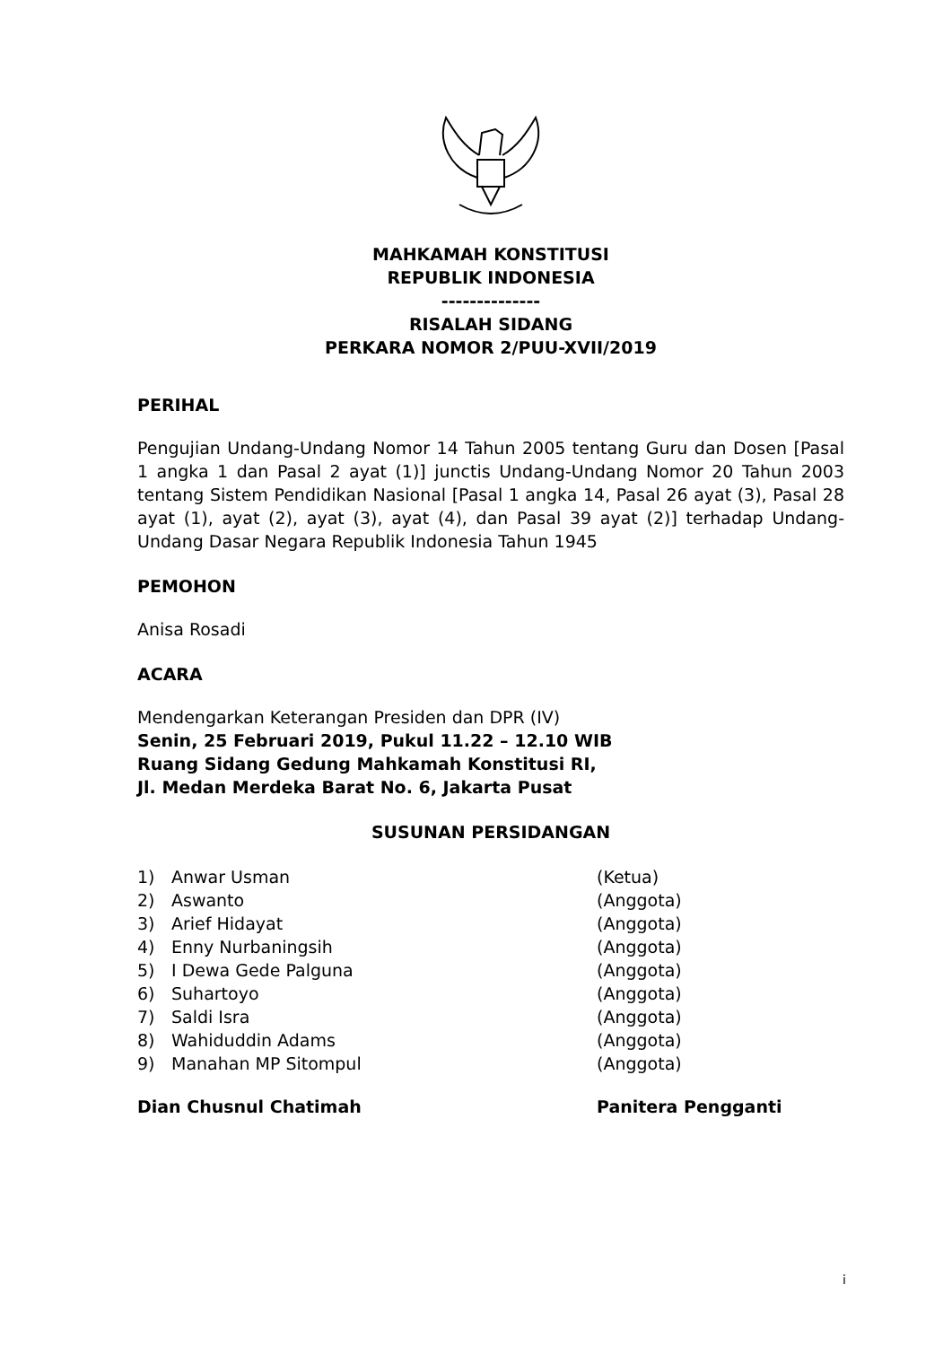MAHKAMAH KONSTITUSI
REPUBLIK INDONESIA
--------------
RISALAH SIDANG
PERKARA NOMOR 2/PUU-XVII/2019
PERIHAL
Pengujian Undang-Undang Nomor 14 Tahun 2005 tentang Guru dan Dosen [Pasal 1 angka 1 dan Pasal 2 ayat (1)] junctis Undang-Undang Nomor 20 Tahun 2003 tentang Sistem Pendidikan Nasional [Pasal 1 angka 14, Pasal 26 ayat (3), Pasal 28 ayat (1), ayat (2), ayat (3), ayat (4), dan Pasal 39 ayat (2)] terhadap Undang-Undang Dasar Negara Republik Indonesia Tahun 1945
PEMOHON
Anisa Rosadi
ACARA
Mendengarkan Keterangan Presiden dan DPR (IV)
Senin, 25 Februari 2019, Pukul 11.22 – 12.10 WIB
Ruang Sidang Gedung Mahkamah Konstitusi RI,
Jl. Medan Merdeka Barat No. 6, Jakarta Pusat
SUSUNAN PERSIDANGAN
| 1) | Anwar Usman | (Ketua) |
| 2) | Aswanto | (Anggota) |
| 3) | Arief Hidayat | (Anggota) |
| 4) | Enny Nurbaningsih | (Anggota) |
| 5) | I Dewa Gede Palguna | (Anggota) |
| 6) | Suhartoyo | (Anggota) |
| 7) | Saldi Isra | (Anggota) |
| 8) | Wahiduddin Adams | (Anggota) |
| 9) | Manahan MP Sitompul | (Anggota) |
| Dian Chusnul Chatimah | Panitera Pengganti |
i